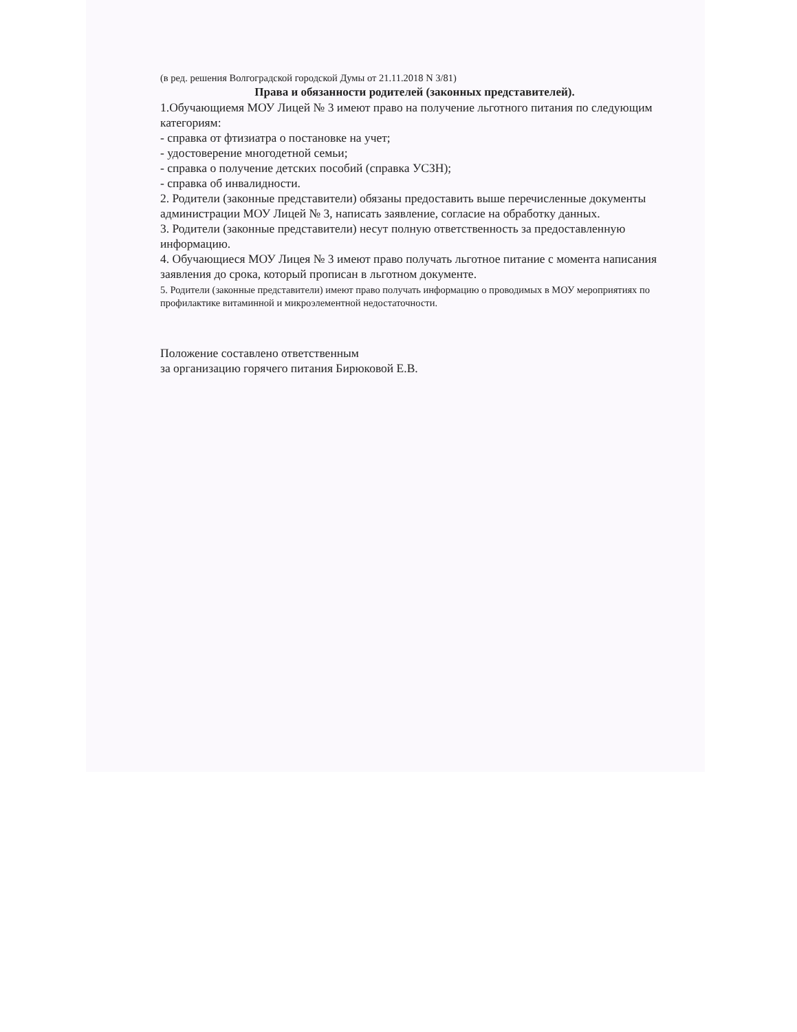(в ред. решения Волгоградской городской Думы от 21.11.2018 N 3/81)
Права и обязанности родителей (законных представителей).
1.Обучающиемя МОУ Лицей № 3 имеют право на получение льготного питания по следующим категориям:
- справка от фтизиатра о постановке на учет;
- удостоверение многодетной семьи;
- справка о получение детских пособий (справка УСЗН);
- справка об инвалидности.
2. Родители (законные представители) обязаны предоставить выше перечисленные документы администрации МОУ Лицей № 3, написать заявление, согласие на обработку данных.
3. Родители (законные представители) несут полную ответственность за предоставленную информацию.
4. Обучающиеся МОУ Лицея № 3 имеют право получать льготное питание с момента написания заявления до срока, который прописан в льготном документе.
5. Родители (законные представители) имеют право получать информацию о проводимых в МОУ мероприятиях по профилактике витаминной и микроэлементной недостаточности.
Положение составлено ответственным
за организацию горячего питания Бирюковой Е.В.